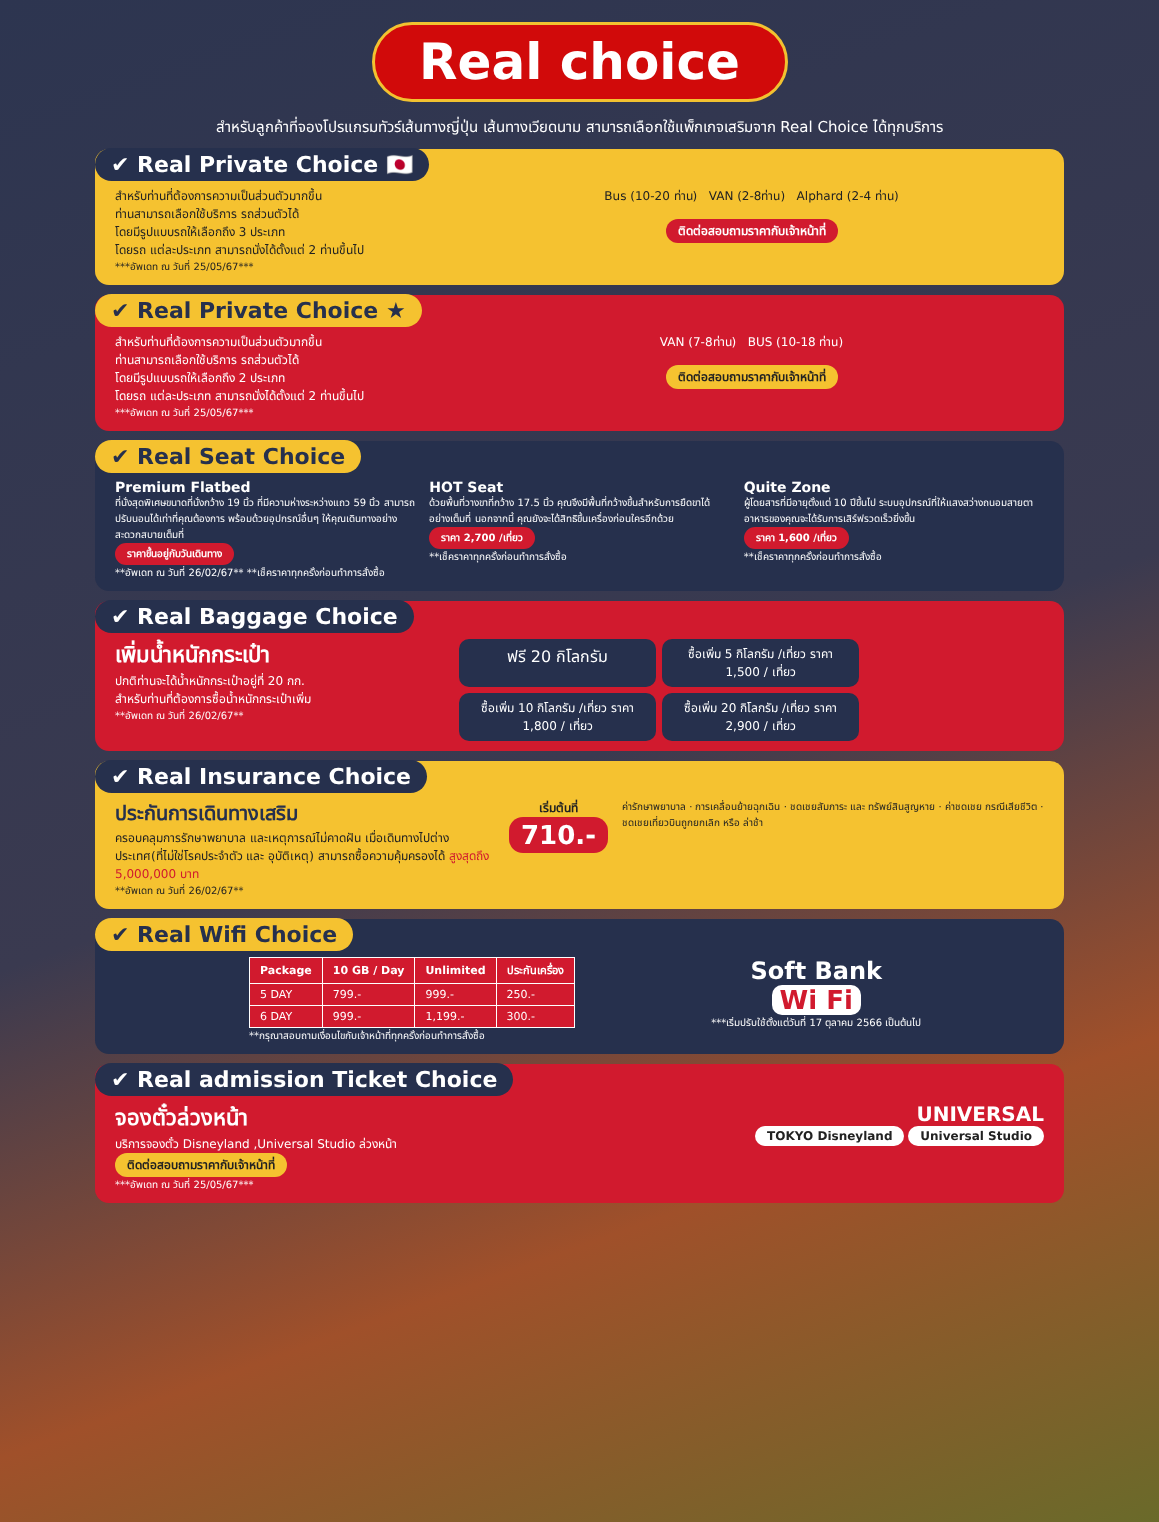Real choice
สำหรับลูกค้าที่จองโปรแกรมทัวร์เส้นทางญี่ปุ่น เส้นทางเวียดนาม สามารถเลือกใช้แพ็กเกจเสริมจาก Real Choice ได้ทุกบริการ
✔ Real Private Choice 🇯🇵
สำหรับท่านที่ต้องการความเป็นส่วนตัวมากขึ้น
ท่านสามารถเลือกใช้บริการ รถส่วนตัวได้
โดยมีรูปแบบรถให้เลือกถึง 3 ประเภท
โดยรถ แต่ละประเภท สามารถนั่งได้ตั้งแต่ 2 ท่านขึ้นไป
***อัพเดท ณ วันที่ 25/05/67***
Bus (10-20 ท่าน) VAN (2-8ท่าน) Alphard (2-4 ท่าน)
ติดต่อสอบถามราคากับเจ้าหน้าที่
✔ Real Private Choice ★
สำหรับท่านที่ต้องการความเป็นส่วนตัวมากขึ้น
ท่านสามารถเลือกใช้บริการ รถส่วนตัวได้
โดยมีรูปแบบรถให้เลือกถึง 2 ประเภท
โดยรถ แต่ละประเภท สามารถนั่งได้ตั้งแต่ 2 ท่านขึ้นไป
***อัพเดท ณ วันที่ 25/05/67***
VAN (7-8ท่าน) BUS (10-18 ท่าน)
ติดต่อสอบถามราคากับเจ้าหน้าที่
✔ Real Seat Choice
Premium Flatbed
ที่นั่งสุดพิเศษขนาดที่นั่งกว้าง 19 นิ้ว ที่มีความห่างระหว่างแถว 59 นิ้ว สามารถปรับนอนได้เท่าที่คุณต้องการ พร้อมด้วยอุปกรณ์อื่นๆ ให้คุณเดินทางอย่างสะดวกสบายเต็มที่
ราคาขึ้นอยู่กับวันเดินทาง
**อัพเดท ณ วันที่ 26/02/67** **เช็คราคาทุกครั้งก่อนทำการสั่งซื้อ
HOT Seat
ด้วยพื้นที่วางขาที่กว้าง 17.5 นิ้ว คุณจึงมีพื้นที่กว้างขึ้นสำหรับการยืดขาได้อย่างเต็มที่ นอกจากนี้ คุณยังจะได้สิทธิขึ้นเครื่องก่อนใครอีกด้วย
ราคา 2,700 /เที่ยว
**เช็คราคาทุกครั้งก่อนทำการสั่งซื้อ
Quite Zone
ผู้โดยสารที่มีอายุตั้งแต่ 10 ปีขึ้นไป ระบบอุปกรณ์ที่ให้แสงสว่างถนอมสายตา อาหารของคุณจะได้รับการเสิร์ฟรวดเร็วยิ่งขึ้น
ราคา 1,600 /เที่ยว
**เช็คราคาทุกครั้งก่อนทำการสั่งซื้อ
✔ Real Baggage Choice
เพิ่มน้ำหนักกระเป๋า
ปกติท่านจะได้น้ำหนักกระเป๋าอยู่ที่ 20 กก.
สำหรับท่านที่ต้องการซื้อน้ำหนักกระเป๋าเพิ่ม
**อัพเดท ณ วันที่ 26/02/67**
ฟรี 20 กิโลกรัม
ซื้อเพิ่ม 5 กิโลกรัม /เที่ยว ราคา 1,500 / เที่ยว
ซื้อเพิ่ม 10 กิโลกรัม /เที่ยว ราคา 1,800 / เที่ยว
ซื้อเพิ่ม 20 กิโลกรัม /เที่ยว ราคา 2,900 / เที่ยว
✔ Real Insurance Choice
ประกันการเดินทางเสริม
ครอบคลุมการรักษาพยาบาล และเหตุการณ์ไม่คาดฝัน เมื่อเดินทางไปต่างประเทศ(ที่ไม่ใช่โรคประจำตัว และ อุบัติเหตุ) สามารถซื้อความคุ้มครองได้ สูงสุดถึง 5,000,000 บาท
**อัพเดท ณ วันที่ 26/02/67**
เริ่มต้นที่
710.-
ค่ารักษาพยาบาล · การเคลื่อนย้ายฉุกเฉิน · ชดเชยสัมภาระ และ ทรัพย์สินสูญหาย · ค่าชดเชย กรณีเสียชีวิต · ชดเชยเที่ยวบินถูกยกเลิก หรือ ล่าช้า
✔ Real Wifi Choice
| Package | 10 GB / Day | Unlimited | ประกันเครื่อง |
| --- | --- | --- | --- |
| 5 DAY | 799.- | 999.- | 250.- |
| 6 DAY | 999.- | 1,199.- | 300.- |
**กรุณาสอบถามเงื่อนไขกับเจ้าหน้าที่ทุกครั้งก่อนทำการสั่งซื้อ
Soft Bank
Wi Fi
***เริ่มปรับใช้ตั้งแต่วันที่ 17 ตุลาคม 2566 เป็นต้นไป
✔ Real admission Ticket Choice
จองตั๋วล่วงหน้า
บริการจองตั๋ว Disneyland ,Universal Studio ล่วงหน้า
ติดต่อสอบถามราคากับเจ้าหน้าที่
***อัพเดท ณ วันที่ 25/05/67***
UNIVERSAL
TOKYO Disneyland Universal Studio